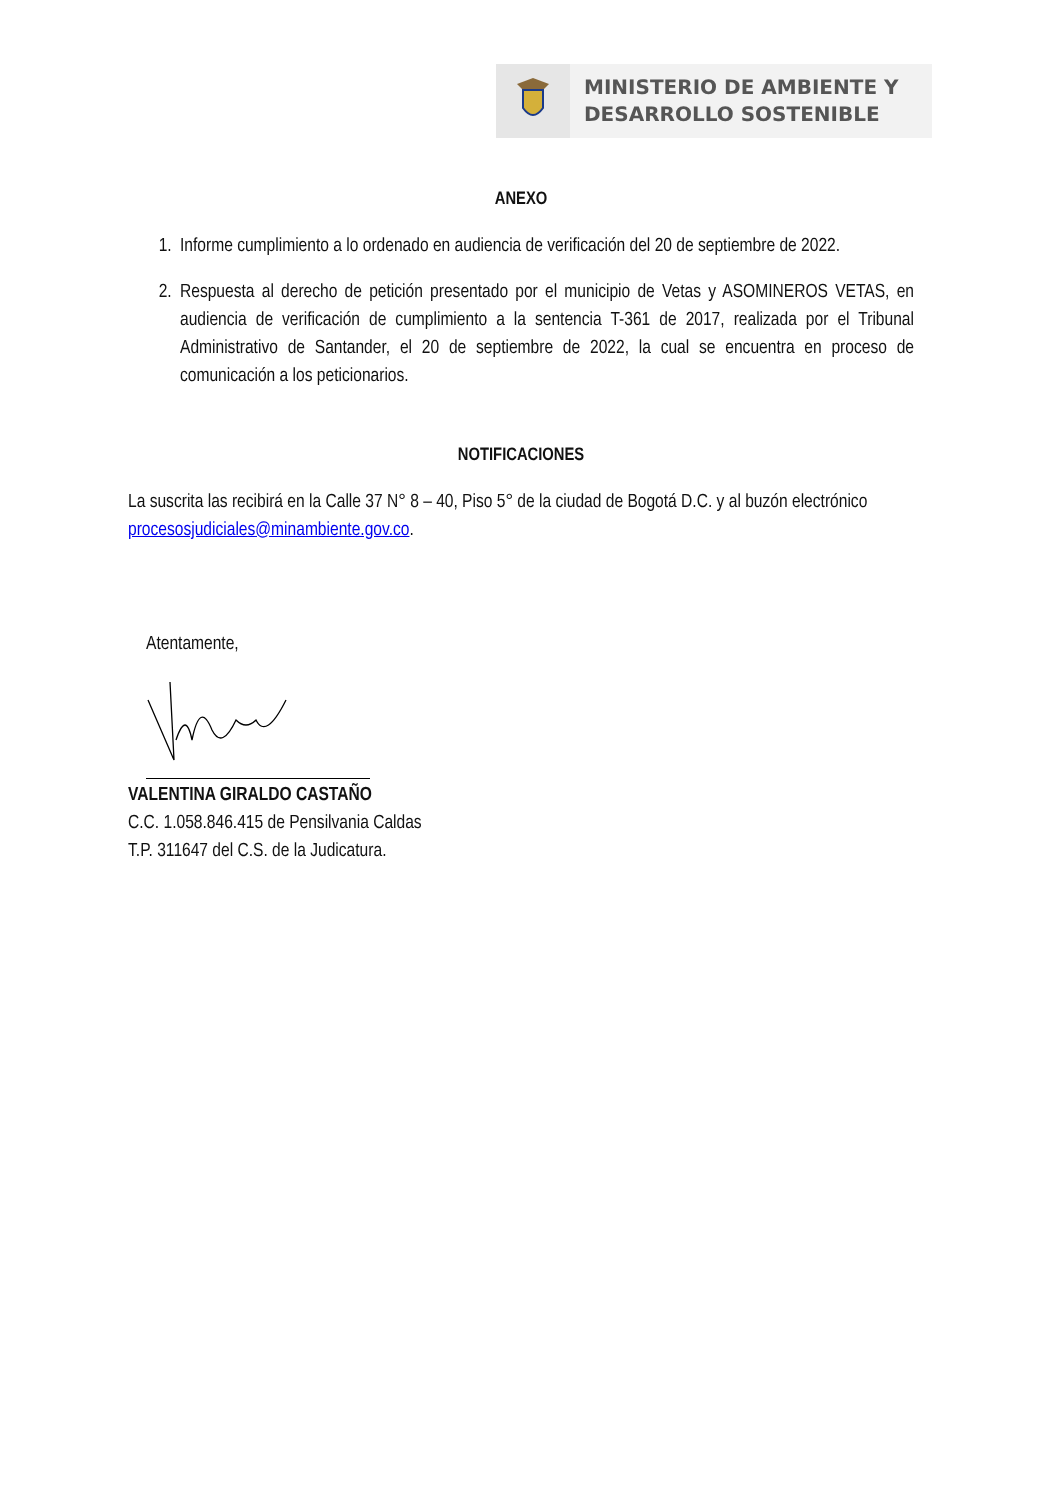MINISTERIO DE AMBIENTE Y
DESARROLLO SOSTENIBLE
ANEXO
1. Informe cumplimiento a lo ordenado en audiencia de verificación del 20 de septiembre de 2022.
2. Respuesta al derecho de petición presentado por el municipio de Vetas y ASOMINEROS VETAS, en audiencia de verificación de cumplimiento a la sentencia T-361 de 2017, realizada por el Tribunal Administrativo de Santander, el 20 de septiembre de 2022, la cual se encuentra en proceso de comunicación a los peticionarios.
NOTIFICACIONES
La suscrita las recibirá en la Calle 37 N° 8 – 40, Piso 5° de la ciudad de Bogotá D.C. y al buzón electrónico procesosjudiciales@minambiente.gov.co.
Atentamente,
VALENTINA GIRALDO CASTAÑO
C.C. 1.058.846.415 de Pensilvania Caldas
T.P. 311647 del C.S. de la Judicatura.